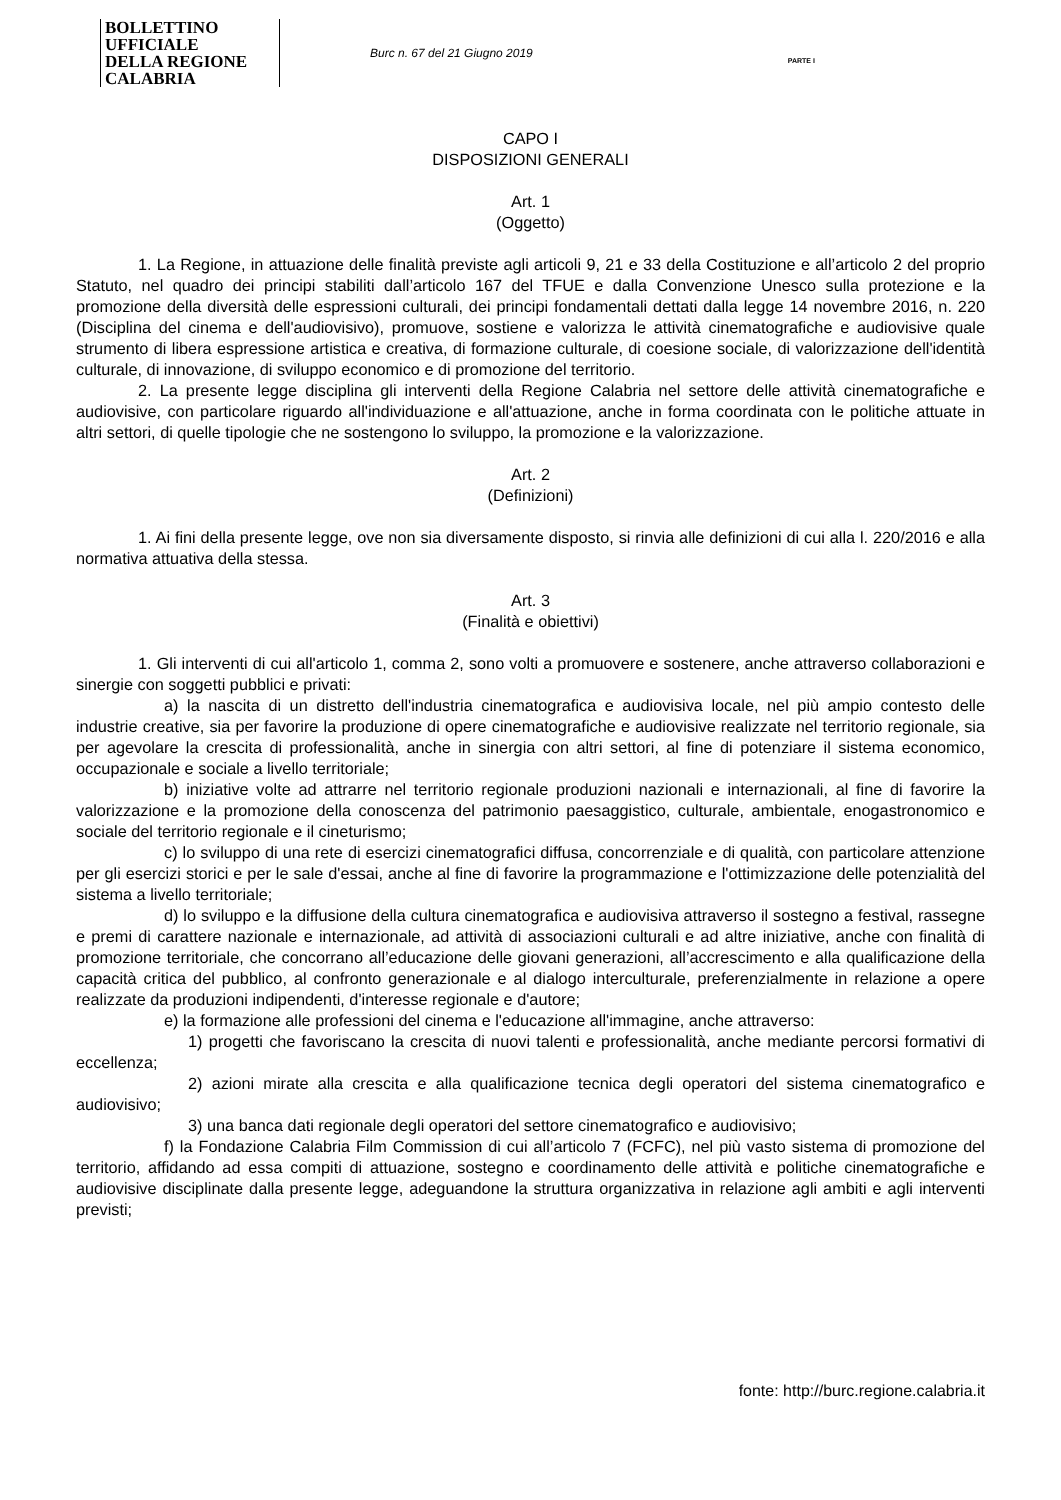BOLLETTINO UFFICIALE
DELLA REGIONE CALABRIA
Burc n. 67 del 21 Giugno 2019
PARTE I
CAPO I
DISPOSIZIONI GENERALI
Art. 1
(Oggetto)
1. La Regione, in attuazione delle finalità previste agli articoli 9, 21 e 33 della Costituzione e all’articolo 2 del proprio Statuto, nel quadro dei principi stabiliti dall’articolo 167 del TFUE e dalla Convenzione Unesco sulla protezione e la promozione della diversità delle espressioni culturali, dei principi fondamentali dettati dalla legge 14 novembre 2016, n. 220 (Disciplina del cinema e dell'audiovisivo), promuove, sostiene e valorizza le attività cinematografiche e audiovisive quale strumento di libera espressione artistica e creativa, di formazione culturale, di coesione sociale, di valorizzazione dell'identità culturale, di innovazione, di sviluppo economico e di promozione del territorio.
2. La presente legge disciplina gli interventi della Regione Calabria nel settore delle attività cinematografiche e audiovisive, con particolare riguardo all'individuazione e all'attuazione, anche in forma coordinata con le politiche attuate in altri settori, di quelle tipologie che ne sostengono lo sviluppo, la promozione e la valorizzazione.
Art. 2
(Definizioni)
1. Ai fini della presente legge, ove non sia diversamente disposto, si rinvia alle definizioni di cui alla l. 220/2016 e alla normativa attuativa della stessa.
Art. 3
(Finalità e obiettivi)
1. Gli interventi di cui all'articolo 1, comma 2, sono volti a promuovere e sostenere, anche attraverso collaborazioni e sinergie con soggetti pubblici e privati:
a) la nascita di un distretto dell'industria cinematografica e audiovisiva locale, nel più ampio contesto delle industrie creative, sia per favorire la produzione di opere cinematografiche e audiovisive realizzate nel territorio regionale, sia per agevolare la crescita di professionalità, anche in sinergia con altri settori, al fine di potenziare il sistema economico, occupazionale e sociale a livello territoriale;
b) iniziative volte ad attrarre nel territorio regionale produzioni nazionali e internazionali, al fine di favorire la valorizzazione e la promozione della conoscenza del patrimonio paesaggistico, culturale, ambientale, enogastronomico e sociale del territorio regionale e il cineturismo;
c) lo sviluppo di una rete di esercizi cinematografici diffusa, concorrenziale e di qualità, con particolare attenzione per gli esercizi storici e per le sale d'essai, anche al fine di favorire la programmazione e l'ottimizzazione delle potenzialità del sistema a livello territoriale;
d) lo sviluppo e la diffusione della cultura cinematografica e audiovisiva attraverso il sostegno a festival, rassegne e premi di carattere nazionale e internazionale, ad attività di associazioni culturali e ad altre iniziative, anche con finalità di promozione territoriale, che concorrano all’educazione delle giovani generazioni, all’accrescimento e alla qualificazione della capacità critica del pubblico, al confronto generazionale e al dialogo interculturale, preferenzialmente in relazione a opere realizzate da produzioni indipendenti, d'interesse regionale e d'autore;
e) la formazione alle professioni del cinema e l'educazione all'immagine, anche attraverso:
1) progetti che favoriscano la crescita di nuovi talenti e professionalità, anche mediante percorsi formativi di eccellenza;
2) azioni mirate alla crescita e alla qualificazione tecnica degli operatori del sistema cinematografico e audiovisivo;
3) una banca dati regionale degli operatori del settore cinematografico e audiovisivo;
f) la Fondazione Calabria Film Commission di cui all’articolo 7 (FCFC), nel più vasto sistema di promozione del territorio, affidando ad essa compiti di attuazione, sostegno e coordinamento delle attività e politiche cinematografiche e audiovisive disciplinate dalla presente legge, adeguandone la struttura organizzativa in relazione agli ambiti e agli interventi previsti;
fonte: http://burc.regione.calabria.it